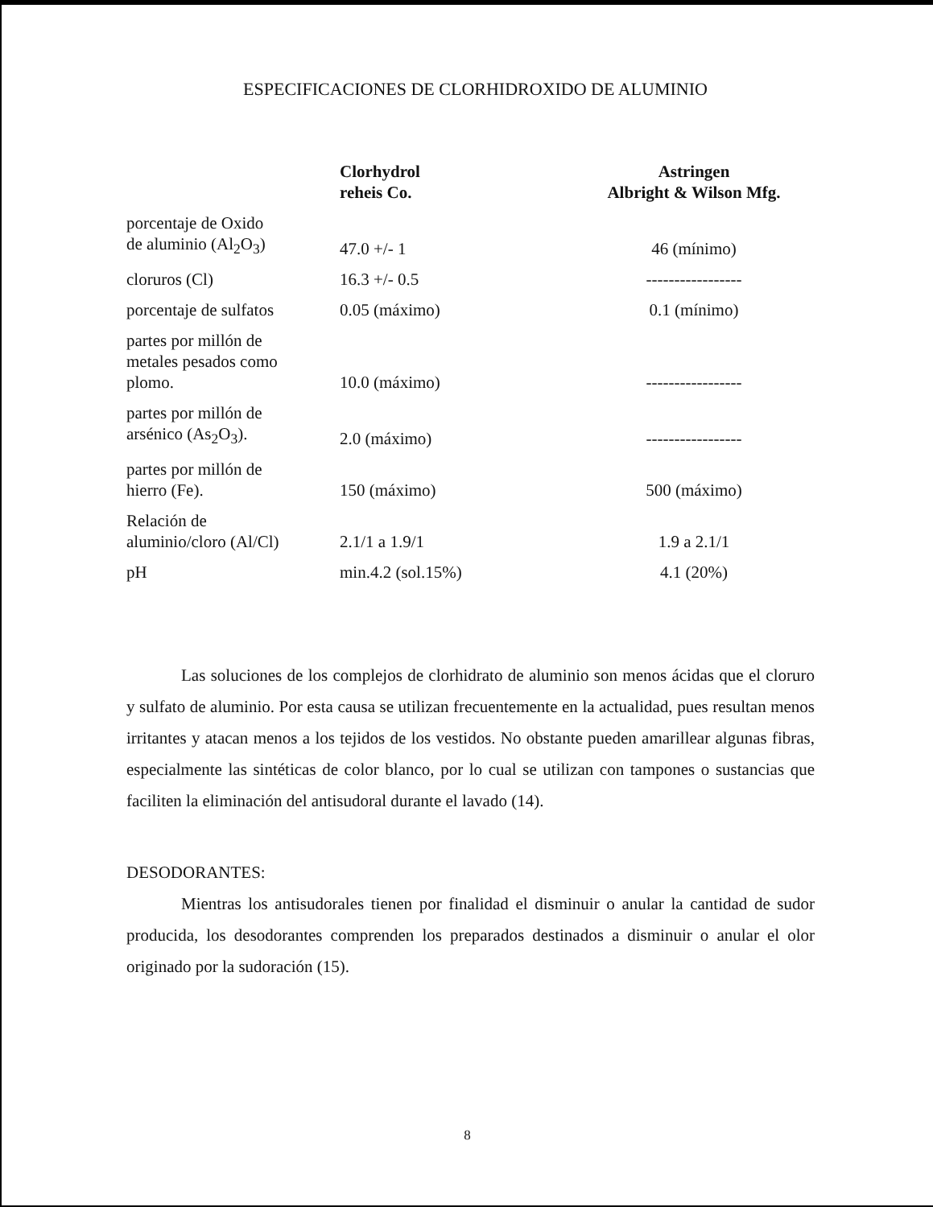ESPECIFICACIONES DE CLORHIDROXIDO DE ALUMINIO
| | Clorhydrol reheis Co. | Astringen Albright & Wilson Mfg. |
| --- | --- | --- |
| porcentaje de Oxido de aluminio (Al<sub>2</sub>O<sub>3</sub>) | 47.0 +/- 1 | 46 (mínimo) |
| cloruros (Cl) | 16.3 +/- 0.5 | ----------------- |
| porcentaje de sulfatos | 0.05 (máximo) | 0.1 (mínimo) |
| partes por millón de metales pesados como plomo. | 10.0 (máximo) | ----------------- |
| partes por millón de arsénico (As<sub>2</sub>O<sub>3</sub>). | 2.0 (máximo) | ----------------- |
| partes por millón de hierro (Fe). | 150 (máximo) | 500 (máximo) |
| Relación de aluminio/cloro (Al/Cl) | 2.1/1 a 1.9/1 | 1.9 a 2.1/1 |
| pH | min.4.2 (sol.15%) | 4.1 (20%) |
Las soluciones de los complejos de clorhidrato de aluminio son menos ácidas que el cloruro y sulfato de aluminio. Por esta causa se utilizan frecuentemente en la actualidad, pues resultan menos irritantes y atacan menos a los tejidos de los vestidos. No obstante pueden amarillear algunas fibras, especialmente las sintéticas de color blanco, por lo cual se utilizan con tampones o sustancias que faciliten la eliminación del antisudoral durante el lavado (14).
DESODORANTES:
Mientras los antisudorales tienen por finalidad el disminuir o anular la cantidad de sudor producida, los desodorantes comprenden los preparados destinados a disminuir o anular el olor originado por la sudoración (15).
8